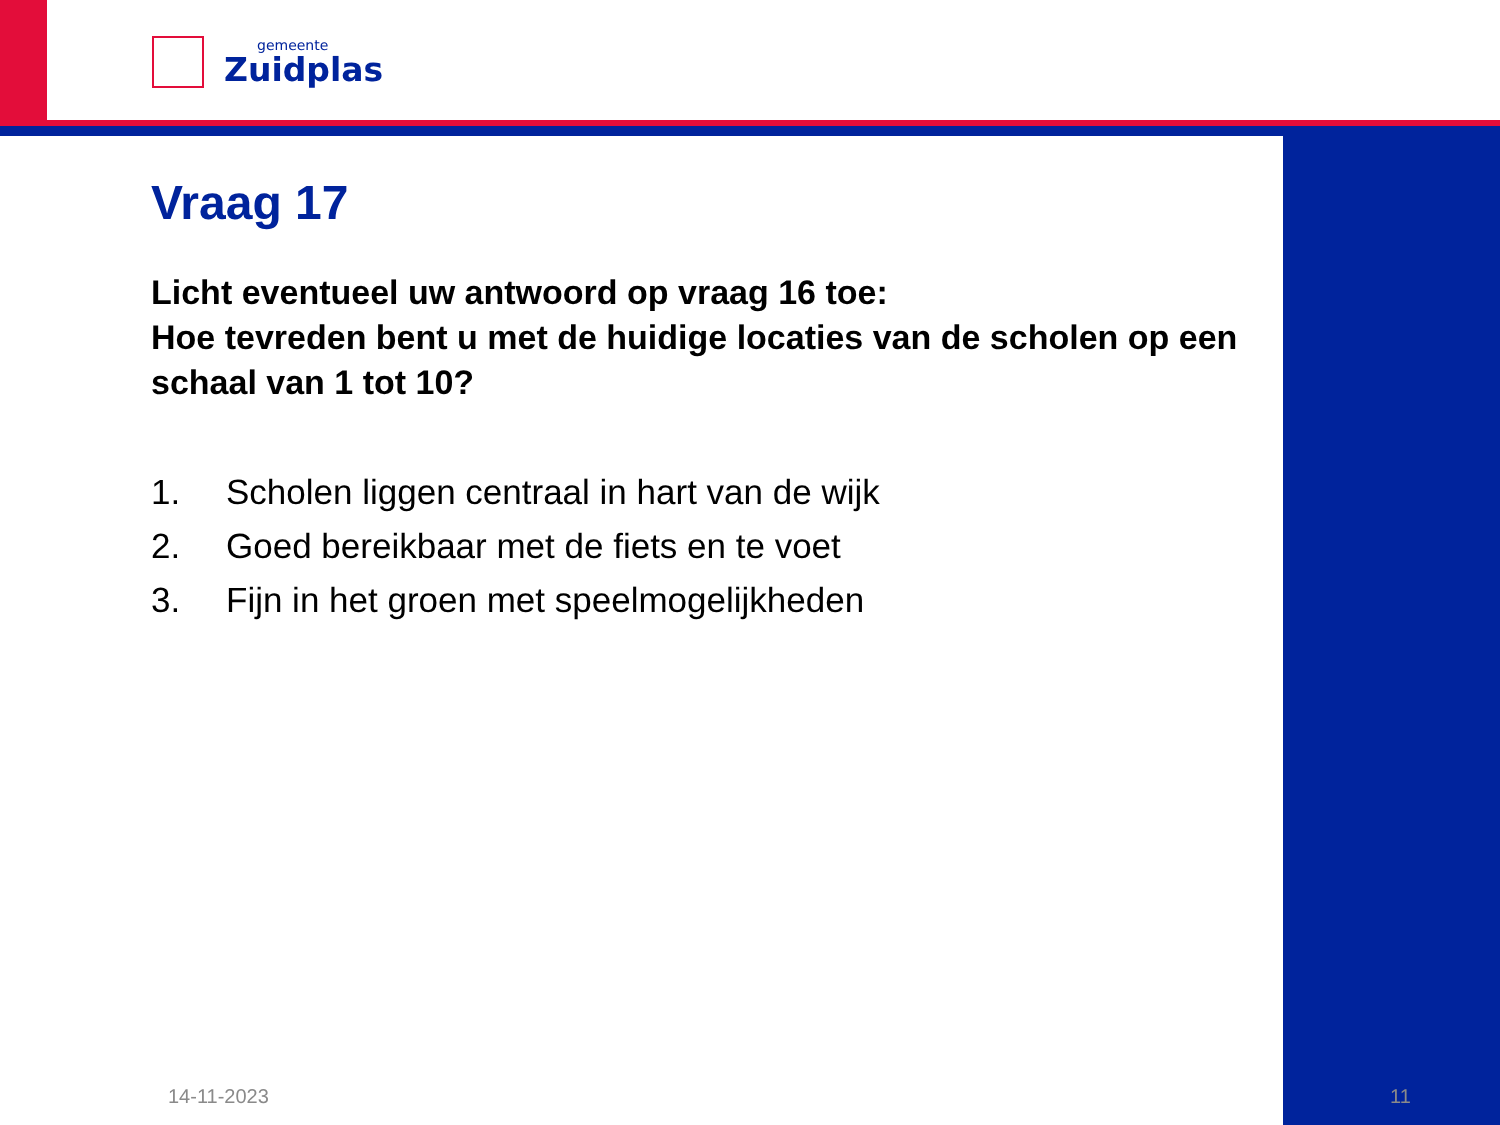gemeente
Zuidplas
Vraag 17
Licht eventueel uw antwoord op vraag 16 toe:
Hoe tevreden bent u met de huidige locaties van de scholen op een schaal van 1 tot 10?
1. Scholen liggen centraal in hart van de wijk
2. Goed bereikbaar met de fiets en te voet
3. Fijn in het groen met speelmogelijkheden
14-11-2023 11